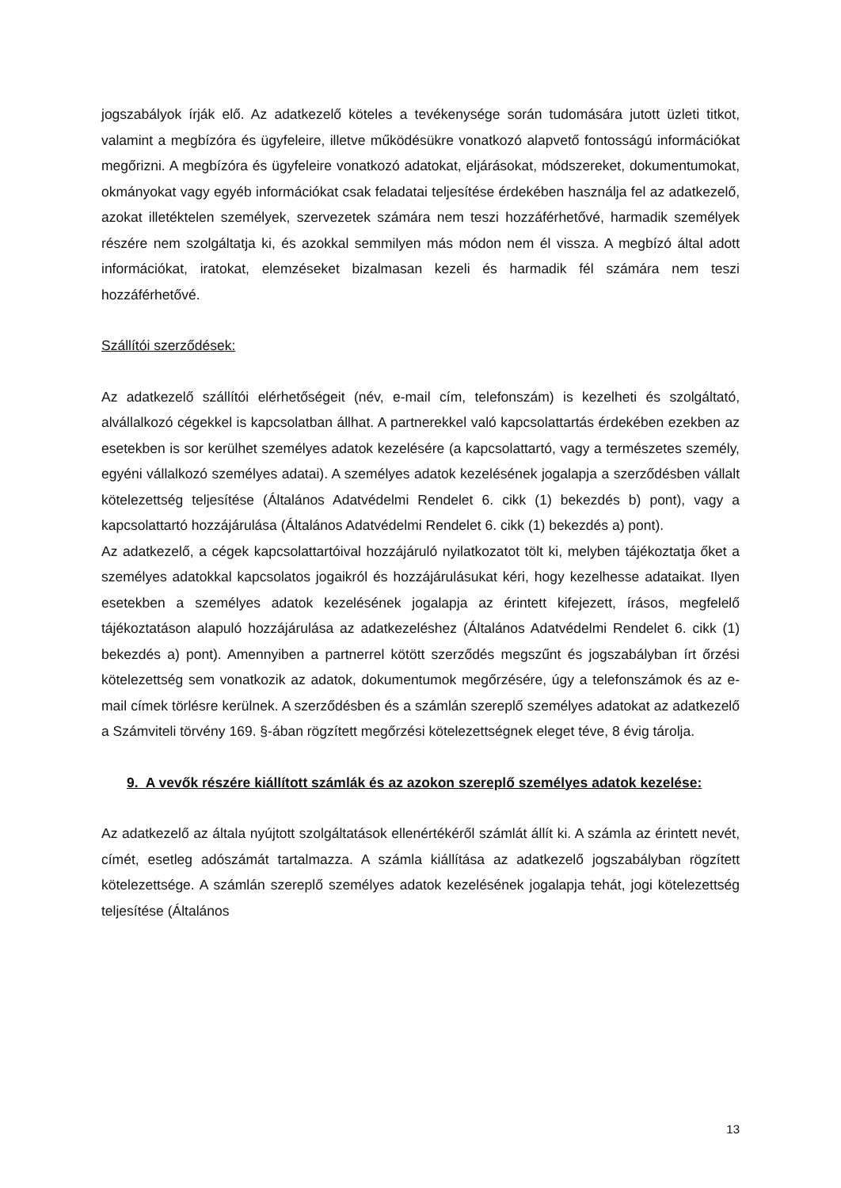jogszabályok írják elő. Az adatkezelő köteles a tevékenysége során tudomására jutott üzleti titkot, valamint a megbízóra és ügyfeleire, illetve működésükre vonatkozó alapvető fontosságú információkat megőrizni. A megbízóra és ügyfeleire vonatkozó adatokat, eljárásokat, módszereket, dokumentumokat, okmányokat vagy egyéb információkat csak feladatai teljesítése érdekében használja fel az adatkezelő, azokat illetéktelen személyek, szervezetek számára nem teszi hozzáférhetővé, harmadik személyek részére nem szolgáltatja ki, és azokkal semmilyen más módon nem él vissza. A megbízó által adott információkat, iratokat, elemzéseket bizalmasan kezeli és harmadik fél számára nem teszi hozzáférhetővé.
Szállítói szerződések:
Az adatkezelő szállítói elérhetőségeit (név, e-mail cím, telefonszám) is kezelheti és szolgáltató, alvállalkozó cégekkel is kapcsolatban állhat. A partnerekkel való kapcsolattartás érdekében ezekben az esetekben is sor kerülhet személyes adatok kezelésére (a kapcsolattartó, vagy a természetes személy, egyéni vállalkozó személyes adatai). A személyes adatok kezelésének jogalapja a szerződésben vállalt kötelezettség teljesítése (Általános Adatvédelmi Rendelet 6. cikk (1) bekezdés b) pont), vagy a kapcsolattartó hozzájárulása (Általános Adatvédelmi Rendelet 6. cikk (1) bekezdés a) pont).
Az adatkezelő, a cégek kapcsolattartóival hozzájáruló nyilatkozatot tölt ki, melyben tájékoztatja őket a személyes adatokkal kapcsolatos jogaikról és hozzájárulásukat kéri, hogy kezelhesse adataikat. Ilyen esetekben a személyes adatok kezelésének jogalapja az érintett kifejezett, írásos, megfelelő tájékoztatáson alapuló hozzájárulása az adatkezeléshez (Általános Adatvédelmi Rendelet 6. cikk (1) bekezdés a) pont). Amennyiben a partnerrel kötött szerződés megszűnt és jogszabályban írt őrzési kötelezettség sem vonatkozik az adatok, dokumentumok megőrzésére, úgy a telefonszámok és az e-mail címek törlésre kerülnek. A szerződésben és a számlán szereplő személyes adatokat az adatkezelő a Számviteli törvény 169. §-ában rögzített megőrzési kötelezettségnek eleget téve, 8 évig tárolja.
9. A vevők részére kiállított számlák és az azokon szereplő személyes adatok kezelése:
Az adatkezelő az általa nyújtott szolgáltatások ellenértékéről számlát állít ki. A számla az érintett nevét, címét, esetleg adószámát tartalmazza. A számla kiállítása az adatkezelő jogszabályban rögzített kötelezettsége. A számlán szereplő személyes adatok kezelésének jogalapja tehát, jogi kötelezettség teljesítése (Általános
13